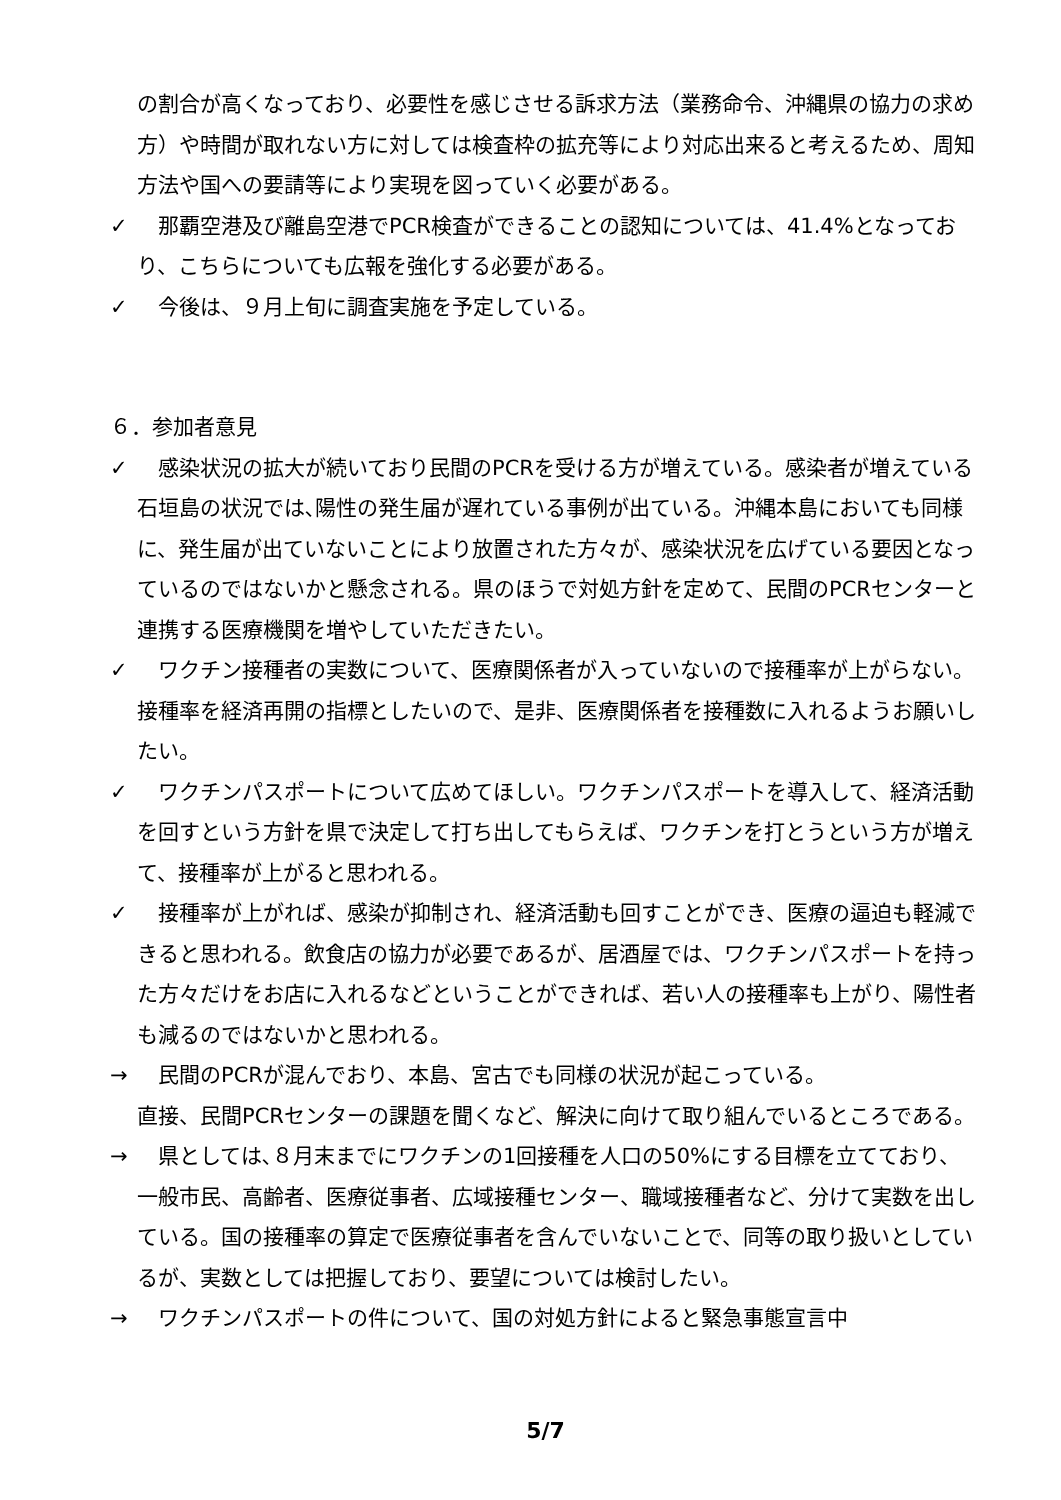の割合が高くなっており、必要性を感じさせる訴求方法（業務命令、沖縄県の協力の求め方）や時間が取れない方に対しては検査枠の拡充等により対応出来ると考えるため、周知方法や国への要請等により実現を図っていく必要がある。
✓　那覇空港及び離島空港でPCR検査ができることの認知については、41.4%となっており、こちらについても広報を強化する必要がある。
✓　今後は、９月上旬に調査実施を予定している。
６．参加者意見
✓　感染状況の拡大が続いており民間のPCRを受ける方が増えている。感染者が増えている石垣島の状況では､陽性の発生届が遅れている事例が出ている。沖縄本島においても同様に、発生届が出ていないことにより放置された方々が、感染状況を広げている要因となっているのではないかと懸念される。県のほうで対処方針を定めて、民間のPCRセンターと連携する医療機関を増やしていただきたい。
✓　ワクチン接種者の実数について、医療関係者が入っていないので接種率が上がらない。接種率を経済再開の指標としたいので、是非、医療関係者を接種数に入れるようお願いしたい。
✓　ワクチンパスポートについて広めてほしい。ワクチンパスポートを導入して、経済活動を回すという方針を県で決定して打ち出してもらえば、ワクチンを打とうという方が増えて、接種率が上がると思われる。
✓　接種率が上がれば、感染が抑制され、経済活動も回すことができ、医療の逼迫も軽減できると思われる。飲食店の協力が必要であるが、居酒屋では、ワクチンパスポートを持った方々だけをお店に入れるなどということができれば、若い人の接種率も上がり、陽性者も減るのではないかと思われる。
→　民間のPCRが混んでおり、本島、宮古でも同様の状況が起こっている。
直接、民間PCRセンターの課題を聞くなど、解決に向けて取り組んでいるところである。
→　県としては､８月末までにワクチンの1回接種を人口の50%にする目標を立てており、一般市民、高齢者、医療従事者、広域接種センター、職域接種者など、分けて実数を出している。国の接種率の算定で医療従事者を含んでいないことで、同等の取り扱いとしているが、実数としては把握しており、要望については検討したい。
→　ワクチンパスポートの件について、国の対処方針によると緊急事態宣言中
5/7